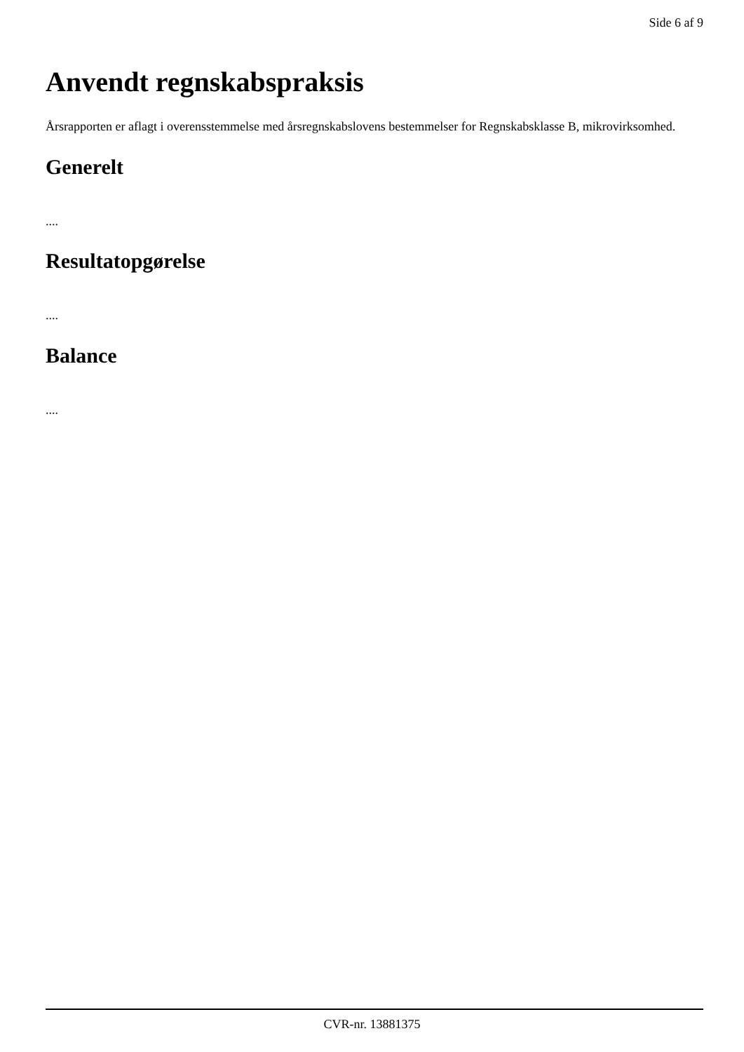Side 6 af 9
Anvendt regnskabspraksis
Årsrapporten er aflagt i overensstemmelse med årsregnskabslovens bestemmelser for Regnskabsklasse B, mikrovirksomhed.
Generelt
....
Resultatopgørelse
....
Balance
....
CVR-nr. 13881375